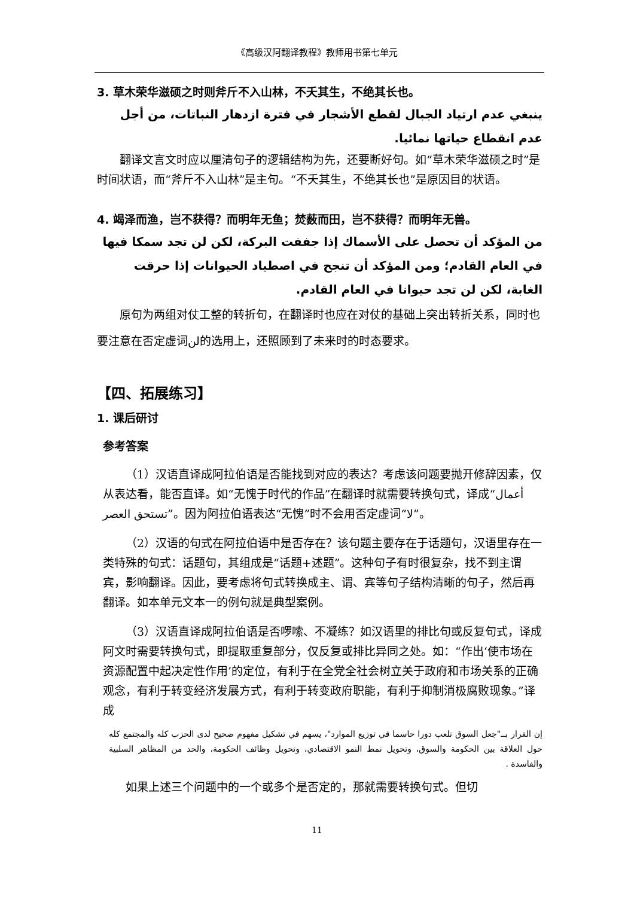《高级汉阿翻译教程》教师用书第七单元
3. 草木荣华滋硕之时则斧斤不入山林，不夭其生，不绝其长也。
ينبغي عدم ارتياد الجبال لقطع الأشجار في فترة ازدهار النباتات، من أجل عدم انقطاع حياتها نمائيا.
翻译文言文时应以厘清句子的逻辑结构为先，还要断好句。如“草木荣华滋硕之时”是时间状语，而“斧斤不入山林”是主句。“不夭其生，不绝其长也”是原因目的状语。
4. 竭泽而渔，岂不获得？而明年无鱼；焚薮而田，岂不获得？而明年无兽。
من المؤكد أن تحصل على الأسماك إذا جففت البركة، لكن لن تجد سمكا فيها في العام القادم؛ ومن المؤكد أن تنجح في اصطياد الحيوانات إذا حرقت الغابة، لكن لن تجد حيوانا في العام القادم.
原句为两组对仗工整的转折句，在翻译时也应在对仗的基础上突出转折关系，同时也要注意在否定虚词لن的选用上，还照顾到了未来时的时态要求。
【四、拓展练习】
1. 课后研讨
参考答案
（1）汉语直译成阿拉伯语是否能找到对应的表达？考虑该问题要抛开修辞因素，仅从表达看，能否直译。如“无愧于时代的作品”在翻译时就需要转换句式，译成“أعمال تستحق العصر”。因为阿拉伯语表达“无愧”时不会用否定虚词“لا”。
（2）汉语的句式在阿拉伯语中是否存在？该句题主要存在于话题句，汉语里存在一类特殊的句式：话题句，其组成是“话题+述题”。这种句子有时很复杂，找不到主谓宾，影响翻译。因此，要考虑将句式转换成主、谓、宾等句子结构清晰的句子，然后再翻译。如本单元文本一的例句就是典型案例。
（3）汉语直译成阿拉伯语是否啰嗦、不凝练？如汉语里的排比句或反复句式，译成阿文时需要转换句式，即提取重复部分，仅反复或排比异同之处。如：“作出‘使市场在资源配置中起决定性作用’的定位，有利于在全党全社会树立关于政府和市场关系的正确观念，有利于转变经济发展方式，有利于转变政府职能，有利于抑制消极腐败现象。”译成
إن القرار بــ"جعل السوق تلعب دورا حاسما في توزيع الموارد"، يسهم في تشكيل مفهوم صحيح لدى الحزب كله والمجتمع كله حول العلاقة بين الحكومة والسوق، وتحويل نمط النمو الاقتصادي، وتحويل وظائف الحكومة، والحد من المظاهر السلبية والفاسدة .
如果上述三个问题中的一个或多个是否定的，那就需要转换句式。但切
11